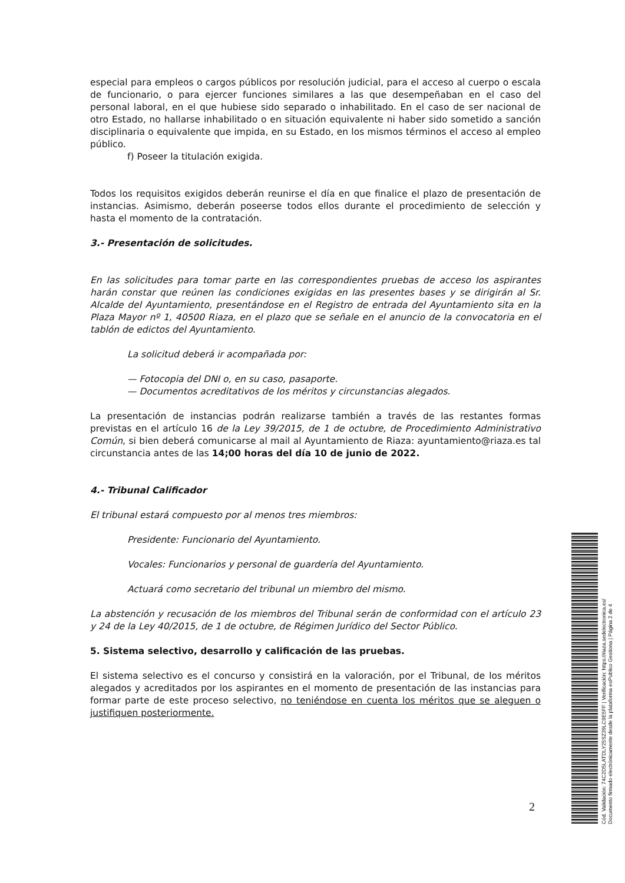especial para empleos o cargos públicos por resolución judicial, para el acceso al cuerpo o escala de funcionario, o para ejercer funciones similares a las que desempeñaban en el caso del personal laboral, en el que hubiese sido separado o inhabilitado. En el caso de ser nacional de otro Estado, no hallarse inhabilitado o en situación equivalente ni haber sido sometido a sanción disciplinaria o equivalente que impida, en su Estado, en los mismos términos el acceso al empleo público.
f) Poseer la titulación exigida.
Todos los requisitos exigidos deberán reunirse el día en que finalice el plazo de presentación de instancias. Asimismo, deberán poseerse todos ellos durante el procedimiento de selección y hasta el momento de la contratación.
3.- Presentación de solicitudes.
En las solicitudes para tomar parte en las correspondientes pruebas de acceso los aspirantes harán constar que reúnen las condiciones exigidas en las presentes bases y se dirigirán al Sr. Alcalde del Ayuntamiento, presentándose en el Registro de entrada del Ayuntamiento sita en la Plaza Mayor nº 1, 40500 Riaza, en el plazo que se señale en el anuncio de la convocatoria en el tablón de edictos del Ayuntamiento.
La solicitud deberá ir acompañada por:
— Fotocopia del DNI o, en su caso, pasaporte.
— Documentos acreditativos de los méritos y circunstancias alegados.
La presentación de instancias podrán realizarse también a través de las restantes formas previstas en el artículo 16 de la Ley 39/2015, de 1 de octubre, de Procedimiento Administrativo Común, si bien deberá comunicarse al mail al Ayuntamiento de Riaza: ayuntamiento@riaza.es tal circunstancia antes de las 14;00 horas del día 10 de junio de 2022.
4.- Tribunal Calificador
El tribunal estará compuesto por al menos tres miembros:
Presidente: Funcionario del Ayuntamiento.
Vocales: Funcionarios y personal de guardería del Ayuntamiento.
Actuará como secretario del tribunal un miembro del mismo.
La abstención y recusación de los miembros del Tribunal serán de conformidad con el artículo 23 y 24 de la Ley 40/2015, de 1 de octubre, de Régimen Jurídico del Sector Público.
5. Sistema selectivo, desarrollo y calificación de las pruebas.
El sistema selectivo es el concurso y consistirá en la valoración, por el Tribunal, de los méritos alegados y acreditados por los aspirantes en el momento de presentación de las instancias para formar parte de este proceso selectivo, no teniéndose en cuenta los méritos que se aleguen o justifiquen posteriormente.
2
Cód. Validación: 74C2D5LATDLY25SZ39LC9E5FF | Verificación: https://riaza.sedelectronica.es/
Documento firmado electrónicamente desde la plataforma esPublico Gestiona | Página 2 de 4